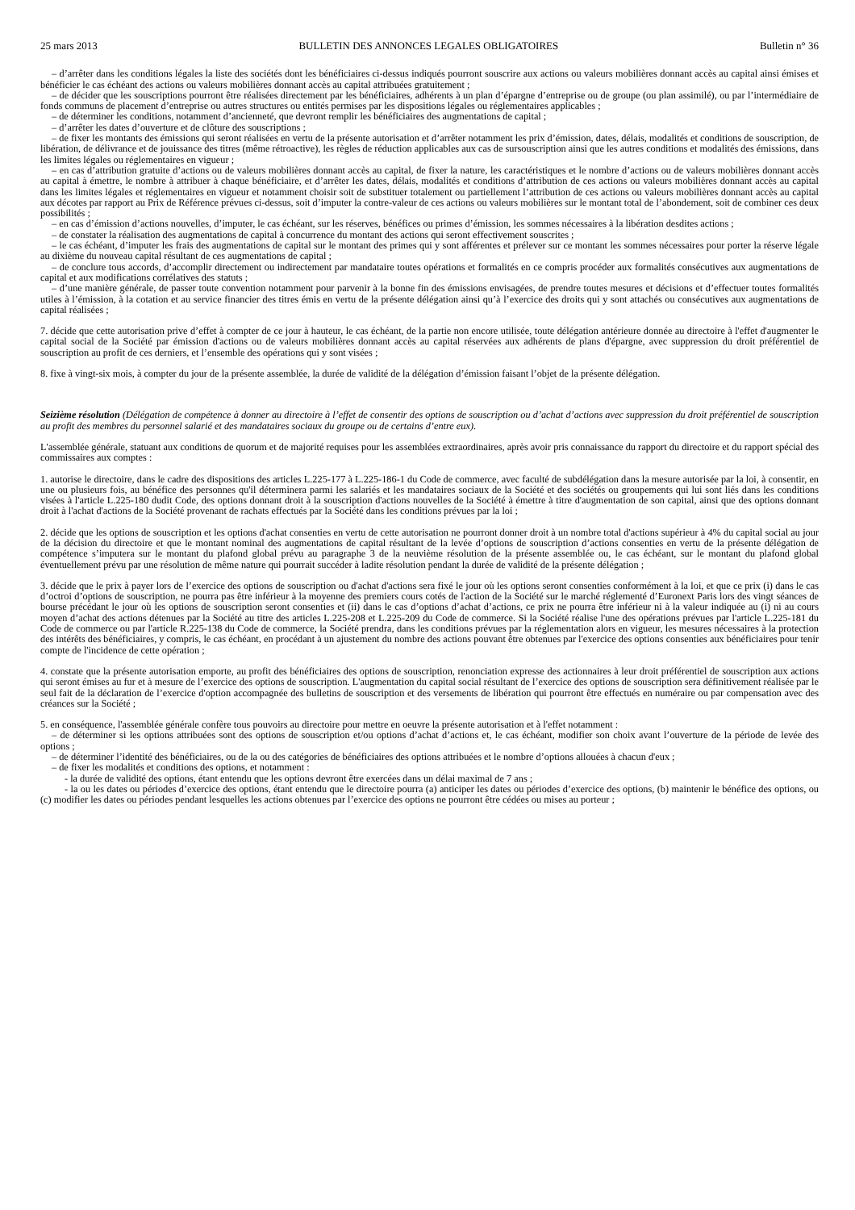25 mars 2013 BULLETIN DES ANNONCES LEGALES OBLIGATOIRES Bulletin n° 36
– d’arrêter dans les conditions légales la liste des sociétés dont les bénéficiaires ci-dessus indiqués pourront souscrire aux actions ou valeurs mobilières donnant accès au capital ainsi émises et bénéficier le cas échéant des actions ou valeurs mobilières donnant accès au capital attribuées gratuitement ;
– de décider que les souscriptions pourront être réalisées directement par les bénéficiaires, adhérents à un plan d’épargne d’entreprise ou de groupe (ou plan assimilé), ou par l’intermédiaire de fonds communs de placement d’entreprise ou autres structures ou entités permises par les dispositions légales ou réglementaires applicables ;
– de déterminer les conditions, notamment d’ancienneté, que devront remplir les bénéficiaires des augmentations de capital ;
– d’arrêter les dates d’ouverture et de clôture des souscriptions ;
– de fixer les montants des émissions qui seront réalisées en vertu de la présente autorisation et d’arrêter notamment les prix d’émission, dates, délais, modalités et conditions de souscription, de libération, de délivrance et de jouissance des titres (même rétroactive), les règles de réduction applicables aux cas de sursouscription ainsi que les autres conditions et modalités des émissions, dans les limites légales ou réglementaires en vigueur ;
– en cas d’attribution gratuite d’actions ou de valeurs mobilières donnant accès au capital, de fixer la nature, les caractéristiques et le nombre d’actions ou de valeurs mobilières donnant accès au capital à émettre, le nombre à attribuer à chaque bénéficiaire, et d’arrêter les dates, délais, modalités et conditions d’attribution de ces actions ou valeurs mobilières donnant accès au capital dans les limites légales et réglementaires en vigueur et notamment choisir soit de substituer totalement ou partiellement l’attribution de ces actions ou valeurs mobilières donnant accès au capital aux décotes par rapport au Prix de Référence prévues ci-dessus, soit d’imputer la contre-valeur de ces actions ou valeurs mobilières sur le montant total de l’abondement, soit de combiner ces deux possibilités ;
– en cas d’émission d’actions nouvelles, d’imputer, le cas échéant, sur les réserves, bénéfices ou primes d’émission, les sommes nécessaires à la libération desdites actions ;
– de constater la réalisation des augmentations de capital à concurrence du montant des actions qui seront effectivement souscrites ;
– le cas échéant, d’imputer les frais des augmentations de capital sur le montant des primes qui y sont afférentes et prélever sur ce montant les sommes nécessaires pour porter la réserve légale au dixième du nouveau capital résultant de ces augmentations de capital ;
– de conclure tous accords, d’accomplir directement ou indirectement par mandataire toutes opérations et formalités en ce compris procéder aux formalités consécutives aux augmentations de capital et aux modifications corrélatives des statuts ;
– d’une manière générale, de passer toute convention notamment pour parvenir à la bonne fin des émissions envisagées, de prendre toutes mesures et décisions et d’effectuer toutes formalités utiles à l’émission, à la cotation et au service financier des titres émis en vertu de la présente délégation ainsi qu’à l’exercice des droits qui y sont attachés ou consécutives aux augmentations de capital réalisées ;
7. décide que cette autorisation prive d’effet à compter de ce jour à hauteur, le cas échéant, de la partie non encore utilisée, toute délégation antérieure donnée au directoire à l'effet d'augmenter le capital social de la Société par émission d'actions ou de valeurs mobilières donnant accès au capital réservées aux adhérents de plans d'épargne, avec suppression du droit préférentiel de souscription au profit de ces derniers, et l’ensemble des opérations qui y sont visées ;
8. fixe à vingt-six mois, à compter du jour de la présente assemblée, la durée de validité de la délégation d’émission faisant l’objet de la présente délégation.
Seizième résolution (Délégation de compétence à donner au directoire à l’effet de consentir des options de souscription ou d’achat d’actions avec suppression du droit préférentiel de souscription au profit des membres du personnel salarié et des mandataires sociaux du groupe ou de certains d’entre eux).
L'assemblée générale, statuant aux conditions de quorum et de majorité requises pour les assemblées extraordinaires, après avoir pris connaissance du rapport du directoire et du rapport spécial des commissaires aux comptes :
1. autorise le directoire, dans le cadre des dispositions des articles L.225-177 à L.225-186-1 du Code de commerce, avec faculté de subdélégation dans la mesure autorisée par la loi, à consentir, en une ou plusieurs fois, au bénéfice des personnes qu'il déterminera parmi les salariés et les mandataires sociaux de la Société et des sociétés ou groupements qui lui sont liés dans les conditions visées à l'article L.225-180 dudit Code, des options donnant droit à la souscription d'actions nouvelles de la Société à émettre à titre d'augmentation de son capital, ainsi que des options donnant droit à l'achat d'actions de la Société provenant de rachats effectués par la Société dans les conditions prévues par la loi ;
2. décide que les options de souscription et les options d'achat consenties en vertu de cette autorisation ne pourront donner droit à un nombre total d'actions supérieur à 4% du capital social au jour de la décision du directoire et que le montant nominal des augmentations de capital résultant de la levée d’options de souscription d’actions consenties en vertu de la présente délégation de compétence s’imputera sur le montant du plafond global prévu au paragraphe 3 de la neuvième résolution de la présente assemblée ou, le cas échéant, sur le montant du plafond global éventuellement prévu par une résolution de même nature qui pourrait succéder à ladite résolution pendant la durée de validité de la présente délégation ;
3. décide que le prix à payer lors de l’exercice des options de souscription ou d'achat d'actions sera fixé le jour où les options seront consenties conformément à la loi, et que ce prix (i) dans le cas d’octroi d’options de souscription, ne pourra pas être inférieur à la moyenne des premiers cours cotés de l'action de la Société sur le marché réglementé d’Euronext Paris lors des vingt séances de bourse précédant le jour où les options de souscription seront consenties et (ii) dans le cas d’options d’achat d’actions, ce prix ne pourra être inférieur ni à la valeur indiquée au (i) ni au cours moyen d’achat des actions détenues par la Société au titre des articles L.225-208 et L.225-209 du Code de commerce. Si la Société réalise l'une des opérations prévues par l'article L.225-181 du Code de commerce ou par l'article R.225-138 du Code de commerce, la Société prendra, dans les conditions prévues par la réglementation alors en vigueur, les mesures nécessaires à la protection des intérêts des bénéficiaires, y compris, le cas échéant, en procédant à un ajustement du nombre des actions pouvant être obtenues par l'exercice des options consenties aux bénéficiaires pour tenir compte de l'incidence de cette opération ;
4. constate que la présente autorisation emporte, au profit des bénéficiaires des options de souscription, renonciation expresse des actionnaires à leur droit préférentiel de souscription aux actions qui seront émises au fur et à mesure de l’exercice des options de souscription. L'augmentation du capital social résultant de l’exercice des options de souscription sera définitivement réalisée par le seul fait de la déclaration de l’exercice d'option accompagnée des bulletins de souscription et des versements de libération qui pourront être effectués en numéraire ou par compensation avec des créances sur la Société ;
5. en conséquence, l'assemblée générale confère tous pouvoirs au directoire pour mettre en oeuvre la présente autorisation et à l'effet notamment :
– de déterminer si les options attribuées sont des options de souscription et/ou options d’achat d’actions et, le cas échéant, modifier son choix avant l’ouverture de la période de levée des options ;
– de déterminer l’identité des bénéficiaires, ou de la ou des catégories de bénéficiaires des options attribuées et le nombre d’options allouées à chacun d'eux ;
– de fixer les modalités et conditions des options, et notamment :
- la durée de validité des options, étant entendu que les options devront être exercées dans un délai maximal de 7 ans ;
- la ou les dates ou périodes d’exercice des options, étant entendu que le directoire pourra (a) anticiper les dates ou périodes d’exercice des options, (b) maintenir le bénéfice des options, ou (c) modifier les dates ou périodes pendant lesquelles les actions obtenues par l’exercice des options ne pourront être cédées ou mises au porteur ;